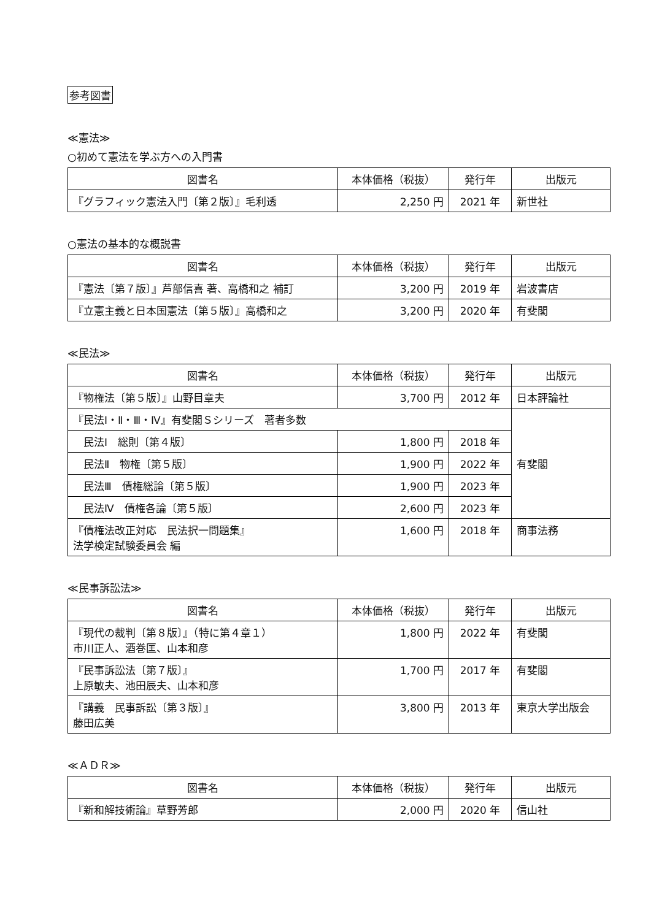参考図書
≪憲法≫
○初めて憲法を学ぶ方への入門書
| 図書名 | 本体価格（税抜） | 発行年 | 出版元 |
| --- | --- | --- | --- |
| 『グラフィック憲法入門〔第２版〕』毛利透 | 2,250 円 | 2021 年 | 新世社 |
○憲法の基本的な概説書
| 図書名 | 本体価格（税抜） | 発行年 | 出版元 |
| --- | --- | --- | --- |
| 『憲法〔第７版〕』芦部信喜 著、高橋和之 補訂 | 3,200 円 | 2019 年 | 岩波書店 |
| 『立憲主義と日本国憲法〔第５版〕』高橋和之 | 3,200 円 | 2020 年 | 有斐閣 |
≪民法≫
| 図書名 | 本体価格（税抜） | 発行年 | 出版元 |
| --- | --- | --- | --- |
| 『物権法〔第５版〕』山野目章夫 | 3,700 円 | 2012 年 | 日本評論社 |
| 『民法Ⅰ・Ⅱ・Ⅲ・Ⅳ』有斐閣Ｓシリーズ 著者多数 | | | 有斐閣 |
| 民法Ⅰ 総則〔第４版〕 | 1,800 円 | 2018 年 | |
| 民法Ⅱ 物権〔第５版〕 | 1,900 円 | 2022 年 | |
| 民法Ⅲ 債権総論〔第５版〕 | 1,900 円 | 2023 年 | |
| 民法Ⅳ 債権各論〔第５版〕 | 2,600 円 | 2023 年 | |
| 『債権法改正対応 民法択一問題集』 法学検定試験委員会 編 | 1,600 円 | 2018 年 | 商事法務 |
≪民事訴訟法≫
| 図書名 | 本体価格（税抜） | 発行年 | 出版元 |
| --- | --- | --- | --- |
| 『現代の裁判〔第８版〕』（特に第４章１） 市川正人、酒巻匡、山本和彦 | 1,800 円 | 2022 年 | 有斐閣 |
| 『民事訴訟法〔第７版〕』 上原敏夫、池田辰夫、山本和彦 | 1,700 円 | 2017 年 | 有斐閣 |
| 『講義 民事訴訟〔第３版〕』 藤田広美 | 3,800 円 | 2013 年 | 東京大学出版会 |
≪ＡＤＲ≫
| 図書名 | 本体価格（税抜） | 発行年 | 出版元 |
| --- | --- | --- | --- |
| 『新和解技術論』草野芳郎 | 2,000 円 | 2020 年 | 信山社 |